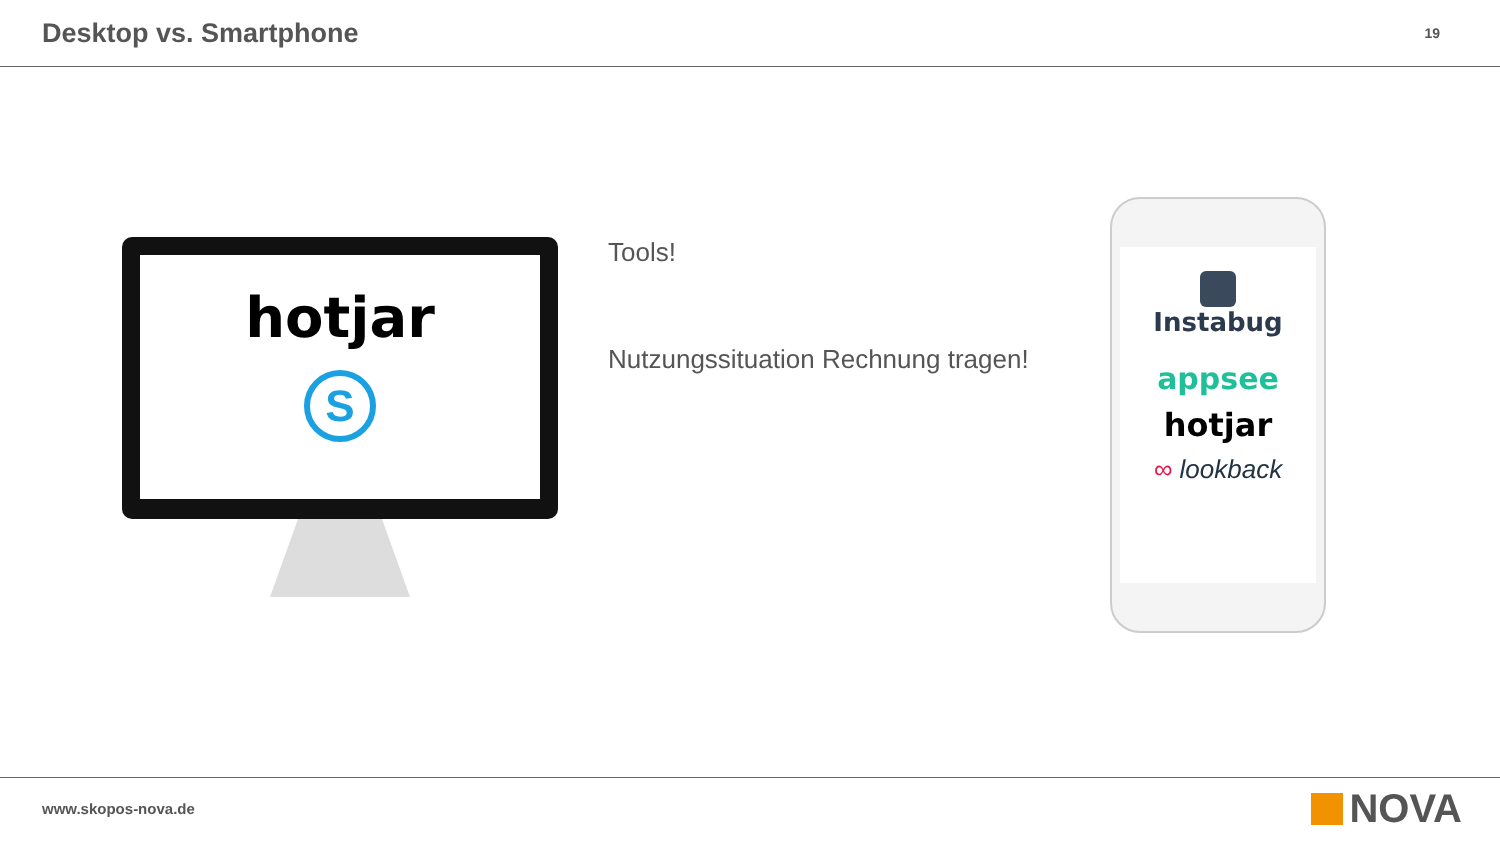Desktop vs. Smartphone
19
hotjar
S
Tools!
Nutzungssituation Rechnung tragen!
Instabug
appsee
hotjar
∞ lookback
www.skopos-nova.de NOVA